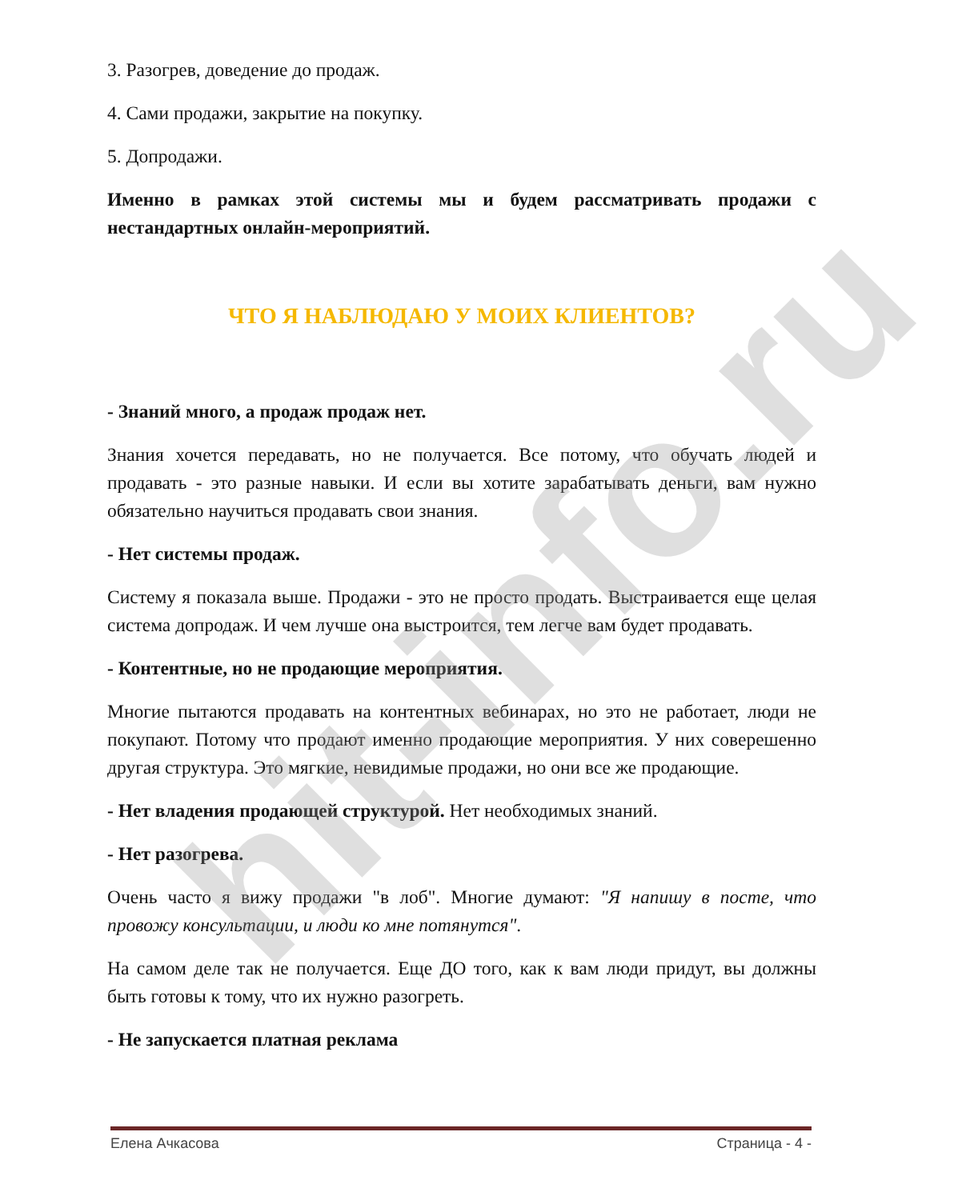3. Разогрев, доведение до продаж.
4. Сами продажи, закрытие на покупку.
5. Допродажи.
Именно в рамках этой системы мы и будем рассматривать продажи с нестандартных онлайн-мероприятий.
ЧТО Я НАБЛЮДАЮ У МОИХ КЛИЕНТОВ?
- Знаний много, а продаж продаж нет.
Знания хочется передавать, но не получается. Все потому, что обучать людей и продавать - это разные навыки. И если вы хотите зарабатывать деньги, вам нужно обязательно научиться продавать свои знания.
- Нет системы продаж.
Систему я показала выше. Продажи - это не просто продать. Выстраивается еще целая система допродаж. И чем лучше она выстроится, тем легче вам будет продавать.
- Контентные, но не продающие мероприятия.
Многие пытаются продавать на контентных вебинарах, но это не работает, люди не покупают. Потому что продают именно продающие мероприятия. У них соверешенно другая структура. Это мягкие, невидимые продажи, но они все же продающие.
- Нет владения продающей структурой. Нет необходимых знаний.
- Нет разогрева.
Очень часто я вижу продажи "в лоб". Многие думают: "Я напишу в посте, что провожу консультации, и люди ко мне потянутся".
На самом деле так не получается. Еще ДО того, как к вам люди придут, вы должны быть готовы к тому, что их нужно разогреть.
- Не запускается платная реклама
hit-info.ru
Елена Ачкасова Страница - 4 -